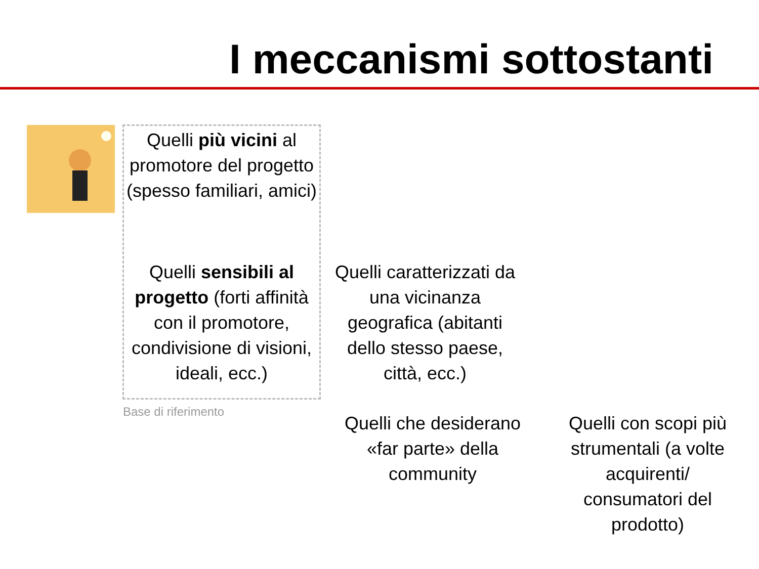I meccanismi sottostanti
Quelli più vicini al promotore del progetto (spesso familiari, amici)
Quelli sensibili al progetto (forti affinità con il promotore, condivisione di visioni, ideali, ecc.)
Base di riferimento
Quelli caratterizzati da una vicinanza geografica (abitanti dello stesso paese, città, ecc.)
Quelli che desiderano «far parte» della community
Quelli con scopi più strumentali (a volte acquirenti/ consumatori del prodotto)